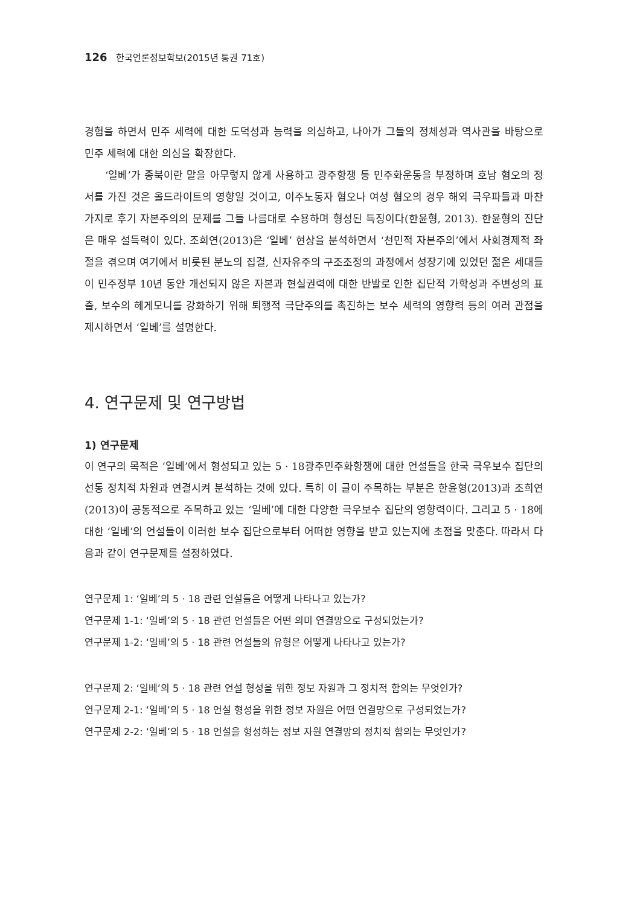126 한국언론정보학보(2015년 통권 71호)
경험을 하면서 민주 세력에 대한 도덕성과 능력을 의심하고, 나아가 그들의 정체성과 역사관을 바탕으로 민주 세력에 대한 의심을 확장한다.
‘일베’가 종북이란 말을 아무렇지 않게 사용하고 광주항쟁 등 민주화운동을 부정하며 호남 혐오의 정서를 가진 것은 올드라이트의 영향일 것이고, 이주노동자 혐오나 여성 혐오의 경우 해외 극우파들과 마찬가지로 후기 자본주의의 문제를 그들 나름대로 수용하며 형성된 특징이다(한윤형, 2013). 한윤형의 진단은 매우 설득력이 있다. 조희연(2013)은 ‘일베’ 현상을 분석하면서 ‘천민적 자본주의’에서 사회경제적 좌절을 겪으며 여기에서 비롯된 분노의 집결, 신자유주의 구조조정의 과정에서 성장기에 있었던 젊은 세대들이 민주정부 10년 동안 개선되지 않은 자본과 현실권력에 대한 반발로 인한 집단적 가학성과 주변성의 표출, 보수의 헤게모니를 강화하기 위해 퇴행적 극단주의를 촉진하는 보수 세력의 영향력 등의 여러 관점을 제시하면서 ‘일베’를 설명한다.
4. 연구문제 및 연구방법
1) 연구문제
이 연구의 목적은 ‘일베’에서 형성되고 있는 5 · 18광주민주화항쟁에 대한 언설들을 한국 극우보수 집단의 선동 정치적 차원과 연결시켜 분석하는 것에 있다. 특히 이 글이 주목하는 부분은 한윤형(2013)과 조희연(2013)이 공통적으로 주목하고 있는 ‘일베’에 대한 다양한 극우보수 집단의 영향력이다. 그리고 5 · 18에 대한 ‘일베’의 언설들이 이러한 보수 집단으로부터 어떠한 영향을 받고 있는지에 초점을 맞춘다. 따라서 다음과 같이 연구문제를 설정하였다.
연구문제 1: ‘일베’의 5 · 18 관련 언설들은 어떻게 나타나고 있는가?
연구문제 1-1: ‘일베’의 5 · 18 관련 언설들은 어떤 의미 연결망으로 구성되었는가?
연구문제 1-2: ‘일베’의 5 · 18 관련 언설들의 유형은 어떻게 나타나고 있는가?
연구문제 2: ‘일베’의 5 · 18 관련 언설 형성을 위한 정보 자원과 그 정치적 함의는 무엇인가?
연구문제 2-1: ‘일베’의 5 · 18 언설 형성을 위한 정보 자원은 어떤 연결망으로 구성되었는가?
연구문제 2-2: ‘일베’의 5 · 18 언설을 형성하는 정보 자원 연결망의 정치적 함의는 무엇인가?